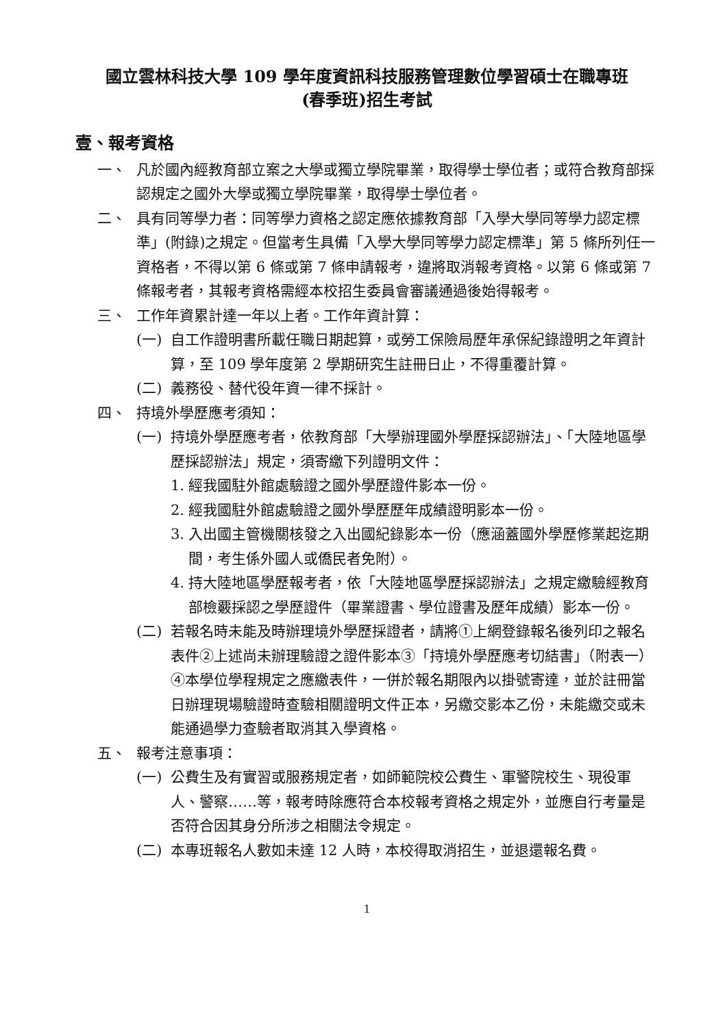國立雲林科技大學 109 學年度資訊科技服務管理數位學習碩士在職專班
(春季班)招生考試
壹、報考資格
一、 凡於國內經教育部立案之大學或獨立學院畢業，取得學士學位者；或符合教育部採認規定之國外大學或獨立學院畢業，取得學士學位者。
二、 具有同等學力者：同等學力資格之認定應依據教育部「入學大學同等學力認定標準」(附錄)之規定。但當考生具備「入學大學同等學力認定標準」第 5 條所列任一資格者，不得以第 6 條或第 7 條申請報考，違將取消報考資格。以第 6 條或第 7 條報考者，其報考資格需經本校招生委員會審議通過後始得報考。
三、 工作年資累計達一年以上者。工作年資計算：
(一) 自工作證明書所載任職日期起算，或勞工保險局歷年承保紀錄證明之年資計算，至 109 學年度第 2 學期研究生註冊日止，不得重覆計算。
(二) 義務役、替代役年資一律不採計。
四、 持境外學歷應考須知：
(一) 持境外學歷應考者，依教育部「大學辦理國外學歷採認辦法」、「大陸地區學歷採認辦法」規定，須寄繳下列證明文件：
1. 經我國駐外館處驗證之國外學歷證件影本一份。
2. 經我國駐外館處驗證之國外學歷歷年成績證明影本一份。
3. 入出國主管機關核發之入出國紀錄影本一份（應涵蓋國外學歷修業起迄期間，考生係外國人或僑民者免附）。
4. 持大陸地區學歷報考者，依「大陸地區學歷採認辦法」之規定繳驗經教育部檢覈採認之學歷證件（畢業證書、學位證書及歷年成績）影本一份。
(二) 若報名時未能及時辦理境外學歷採證者，請將①上網登錄報名後列印之報名表件②上述尚未辦理驗證之證件影本③「持境外學歷應考切結書」（附表一）④本學位學程規定之應繳表件，一併於報名期限內以掛號寄達，並於註冊當日辦理現場驗證時查驗相關證明文件正本，另繳交影本乙份，未能繳交或未能通過學力查驗者取消其入學資格。
五、 報考注意事項：
(一) 公費生及有實習或服務規定者，如師範院校公費生、軍警院校生、現役軍人、警察……等，報考時除應符合本校報考資格之規定外，並應自行考量是否符合因其身分所涉之相關法令規定。
(二) 本專班報名人數如未達 12 人時，本校得取消招生，並退還報名費。
1